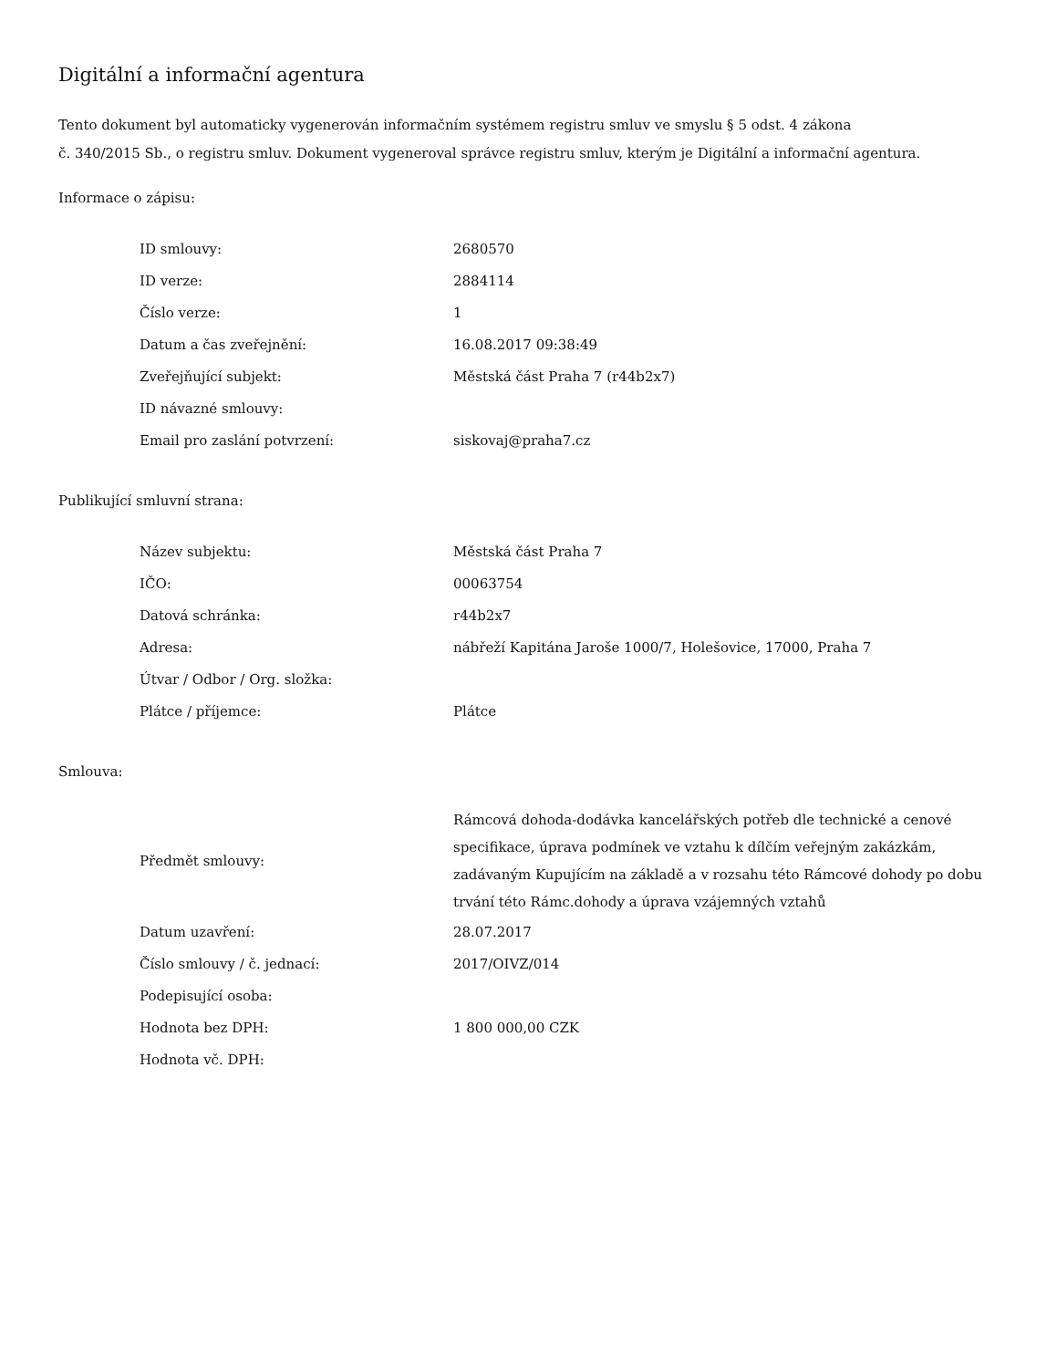Digitální a informační agentura
Tento dokument byl automaticky vygenerován informačním systémem registru smluv ve smyslu § 5 odst. 4 zákona
č. 340/2015 Sb., o registru smluv. Dokument vygeneroval správce registru smluv, kterým je Digitální a informační agentura.
Informace o zápisu:
| ID smlouvy: | 2680570 |
| ID verze: | 2884114 |
| Číslo verze: | 1 |
| Datum a čas zveřejnění: | 16.08.2017 09:38:49 |
| Zveřejňující subjekt: | Městská část Praha 7 (r44b2x7) |
| ID návazné smlouvy: | |
| Email pro zaslání potvrzení: | siskovaj@praha7.cz |
Publikující smluvní strana:
| Název subjektu: | Městská část Praha 7 |
| IČO: | 00063754 |
| Datová schránka: | r44b2x7 |
| Adresa: | nábřeží Kapitána Jaroše 1000/7, Holešovice, 17000, Praha 7 |
| Útvar / Odbor / Org. složka: | |
| Plátce / příjemce: | Plátce |
Smlouva:
| Předmět smlouvy: | Rámcová dohoda-dodávka kancelářských potřeb dle technické a cenové specifikace, úprava podmínek ve vztahu k dílčím veřejným zakázkám, zadávaným Kupujícím na základě a v rozsahu této Rámcové dohody po dobu trvání této Rámc.dohody a úprava vzájemných vztahů |
| Datum uzavření: | 28.07.2017 |
| Číslo smlouvy / č. jednací: | 2017/OIVZ/014 |
| Podepisující osoba: | |
| Hodnota bez DPH: | 1 800 000,00 CZK |
| Hodnota vč. DPH: | |